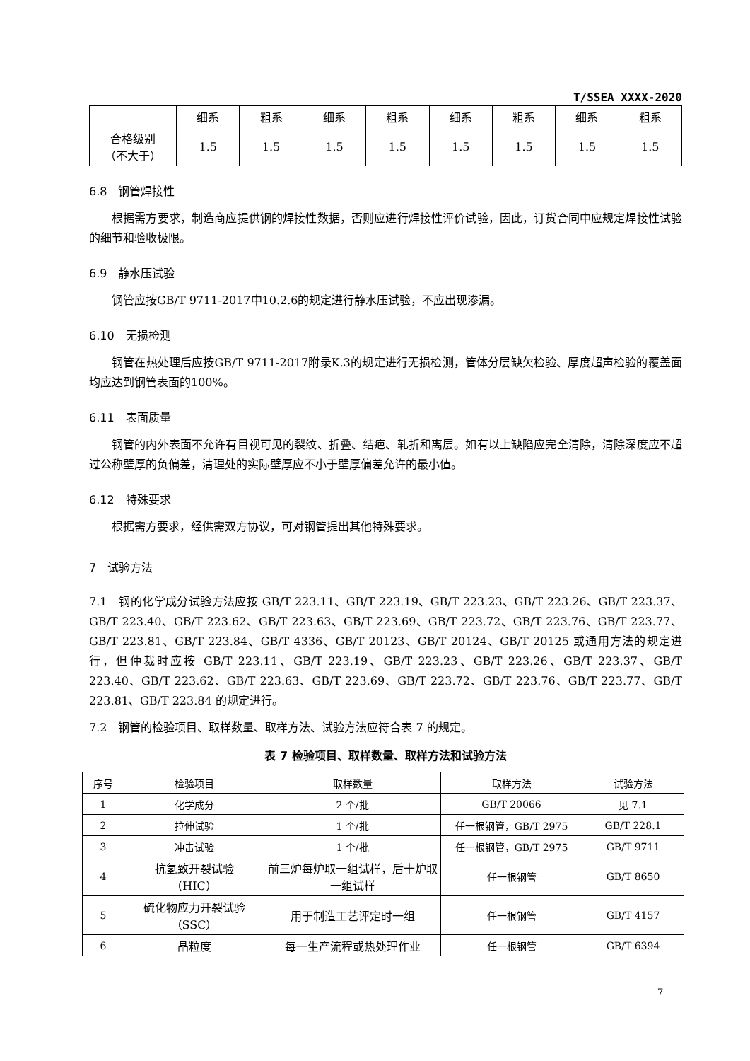T/SSEA XXXX-2020
| | 细系 | 粗系 | 细系 | 粗系 | 细系 | 粗系 | 细系 | 粗系 |
| 合格级别 （不大于） | 1.5 | 1.5 | 1.5 | 1.5 | 1.5 | 1.5 | 1.5 | 1.5 |
6.8　钢管焊接性
根据需方要求，制造商应提供钢的焊接性数据，否则应进行焊接性评价试验，因此，订货合同中应规定焊接性试验的细节和验收极限。
6.9　静水压试验
钢管应按GB/T 9711-2017中10.2.6的规定进行静水压试验，不应出现渗漏。
6.10　无损检测
钢管在热处理后应按GB/T 9711-2017附录K.3的规定进行无损检测，管体分层缺欠检验、厚度超声检验的覆盖面均应达到钢管表面的100%。
6.11　表面质量
钢管的内外表面不允许有目视可见的裂纹、折叠、结疤、轧折和离层。如有以上缺陷应完全清除，清除深度应不超过公称壁厚的负偏差，清理处的实际壁厚应不小于壁厚偏差允许的最小值。
6.12　特殊要求
根据需方要求，经供需双方协议，可对钢管提出其他特殊要求。
7　试验方法
7.1　钢的化学成分试验方法应按 GB/T 223.11、GB/T 223.19、GB/T 223.23、GB/T 223.26、GB/T 223.37、GB/T 223.40、GB/T 223.62、GB/T 223.63、GB/T 223.69、GB/T 223.72、GB/T 223.76、GB/T 223.77、GB/T 223.81、GB/T 223.84、GB/T 4336、GB/T 20123、GB/T 20124、GB/T 20125 或通用方法的规定进行，但仲裁时应按 GB/T 223.11、GB/T 223.19、GB/T 223.23、GB/T 223.26、GB/T 223.37、GB/T 223.40、GB/T 223.62、GB/T 223.63、GB/T 223.69、GB/T 223.72、GB/T 223.76、GB/T 223.77、GB/T 223.81、GB/T 223.84 的规定进行。
7.2　钢管的检验项目、取样数量、取样方法、试验方法应符合表 7 的规定。
表 7 检验项目、取样数量、取样方法和试验方法
| 序号 | 检验项目 | 取样数量 | 取样方法 | 试验方法 |
| --- | --- | --- | --- | --- |
| 1 | 化学成分 | 2 个/批 | GB/T 20066 | 见 7.1 |
| 2 | 拉伸试验 | 1 个/批 | 任一根钢管，GB/T 2975 | GB/T 228.1 |
| 3 | 冲击试验 | 1 个/批 | 任一根钢管，GB/T 2975 | GB/T 9711 |
| 4 | 抗氢致开裂试验 （HIC） | 前三炉每炉取一组试样，后十炉取一组试样 | 任一根钢管 | GB/T 8650 |
| 5 | 硫化物应力开裂试验 （SSC） | 用于制造工艺评定时一组 | 任一根钢管 | GB/T 4157 |
| 6 | 晶粒度 | 每一生产流程或热处理作业 | 任一根钢管 | GB/T 6394 |
7